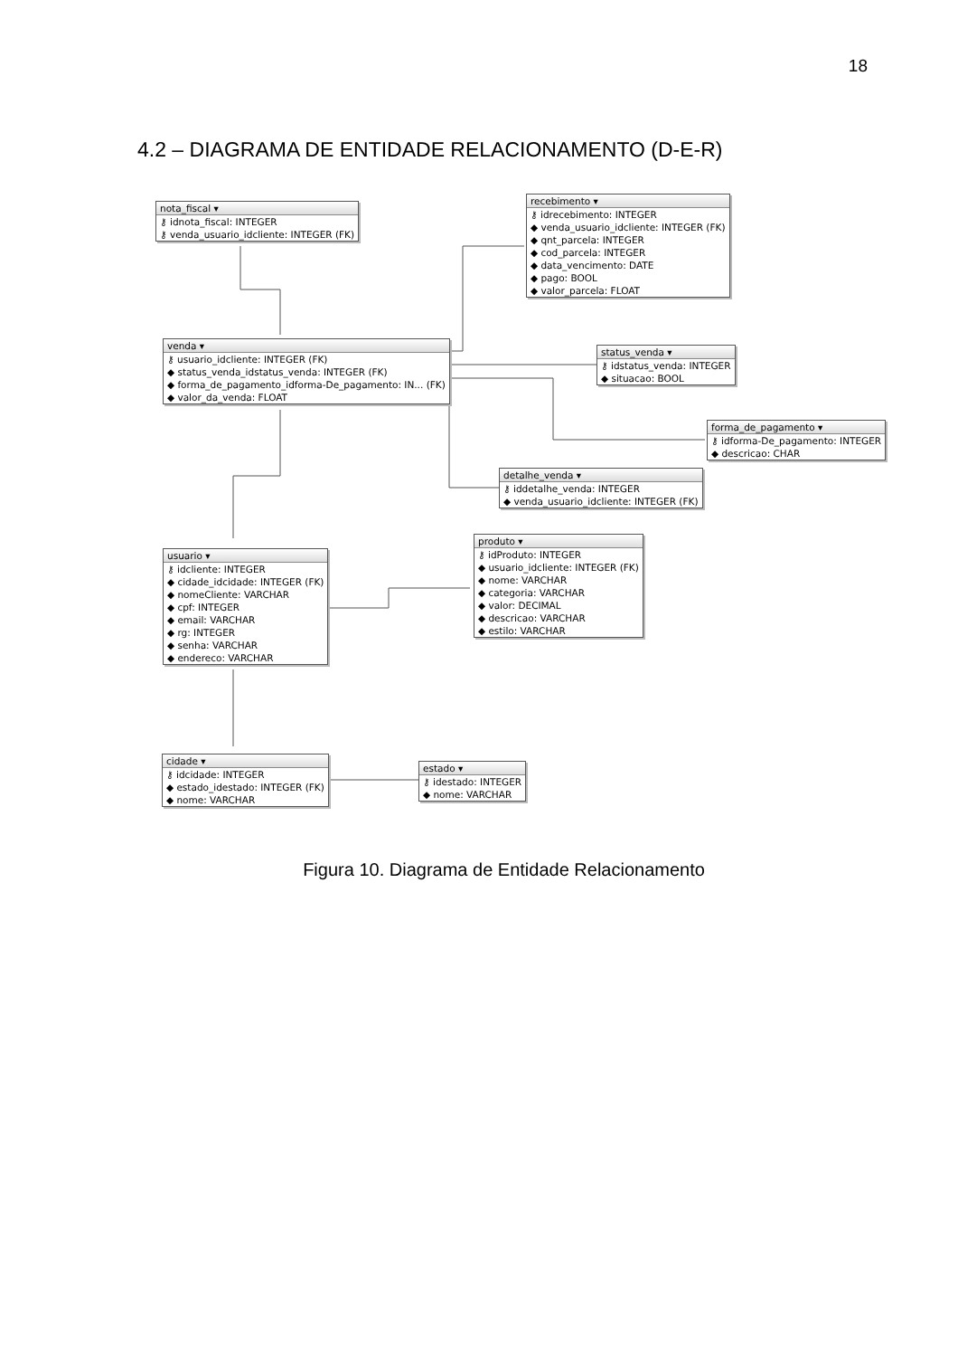18
4.2 – DIAGRAMA DE ENTIDADE RELACIONAMENTO (D-E-R)
nota_fiscal ▾
⚷ idnota_fiscal: INTEGER
⚷ venda_usuario_idcliente: INTEGER (FK)
recebimento ▾
⚷ idrecebimento: INTEGER
◆ venda_usuario_idcliente: INTEGER (FK)
◆ qnt_parcela: INTEGER
◆ cod_parcela: INTEGER
◆ data_vencimento: DATE
◆ pago: BOOL
◆ valor_parcela: FLOAT
venda ▾
⚷ usuario_idcliente: INTEGER (FK)
◆ status_venda_idstatus_venda: INTEGER (FK)
◆ forma_de_pagamento_idforma-De_pagamento: IN... (FK)
◆ valor_da_venda: FLOAT
status_venda ▾
⚷ idstatus_venda: INTEGER
◆ situacao: BOOL
forma_de_pagamento ▾
⚷ idforma-De_pagamento: INTEGER
◆ descricao: CHAR
detalhe_venda ▾
⚷ iddetalhe_venda: INTEGER
◆ venda_usuario_idcliente: INTEGER (FK)
produto ▾
⚷ idProduto: INTEGER
◆ usuario_idcliente: INTEGER (FK)
◆ nome: VARCHAR
◆ categoria: VARCHAR
◆ valor: DECIMAL
◆ descricao: VARCHAR
◆ estilo: VARCHAR
usuario ▾
⚷ idcliente: INTEGER
◆ cidade_idcidade: INTEGER (FK)
◆ nomeCliente: VARCHAR
◆ cpf: INTEGER
◆ email: VARCHAR
◆ rg: INTEGER
◆ senha: VARCHAR
◆ endereco: VARCHAR
cidade ▾
⚷ idcidade: INTEGER
◆ estado_idestado: INTEGER (FK)
◆ nome: VARCHAR
estado ▾
⚷ idestado: INTEGER
◆ nome: VARCHAR
Figura 10. Diagrama de Entidade Relacionamento